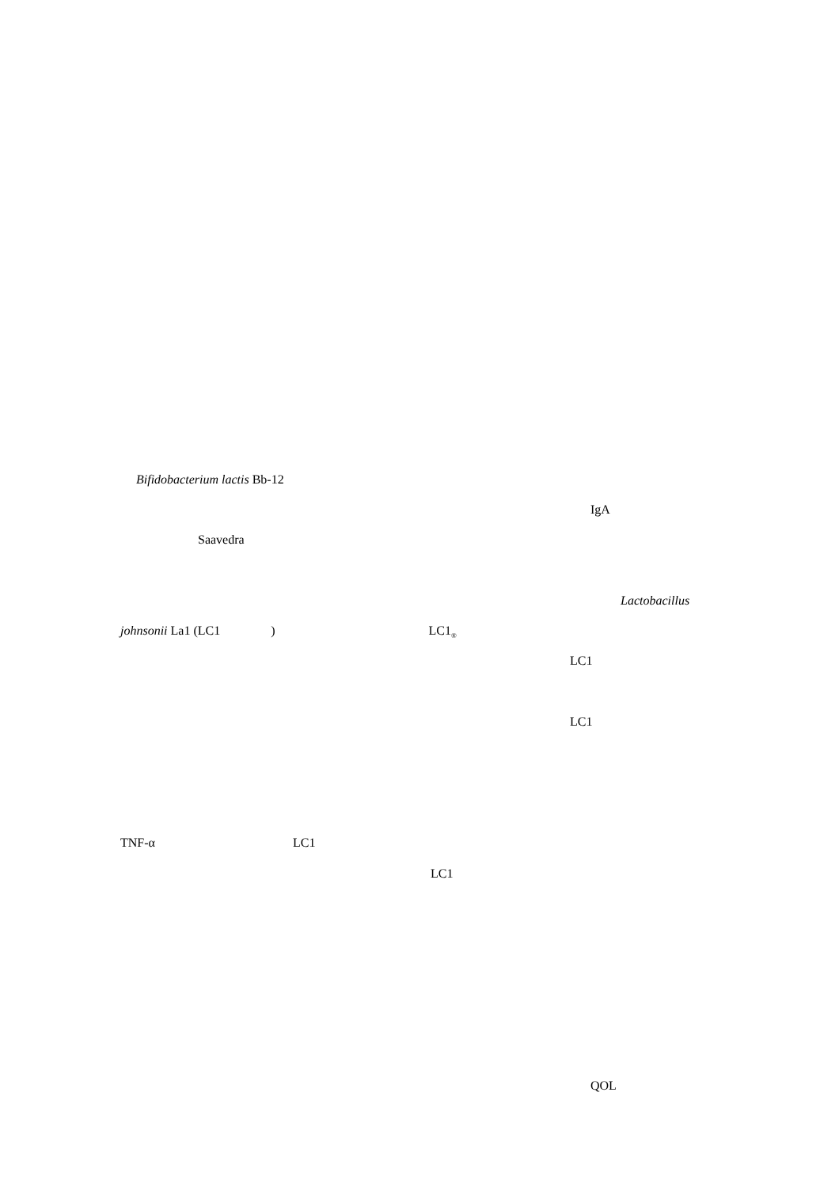Bifidobacterium lactis Bb-12
IgA
Saavedra
Lactobacillus
johnsonii La1 (LC1 ) LC1<sub>®</sub>
LC1
LC1
TNF-α LC1
LC1
QOL